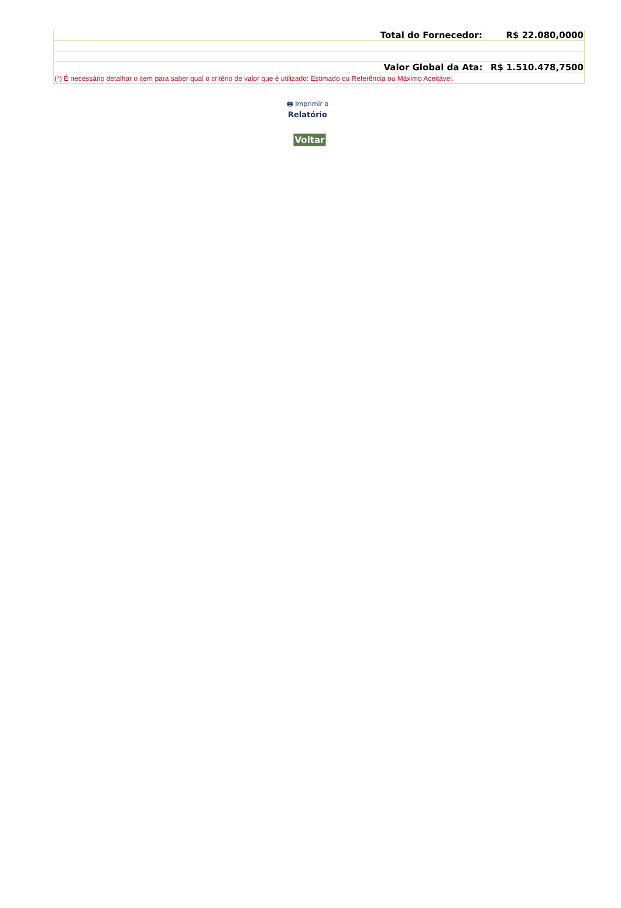| Total do Fornecedor: | R$ 22.080,0000 |
| Valor Global da Ata: | R$ 1.510.478,7500 |
| (*) É necessário detalhar o item para saber qual o critério de valor que é utilizado: Estimado ou Referência ou Máximo Aceitável. | |
🖨 Imprimir o
Relatório
Voltar